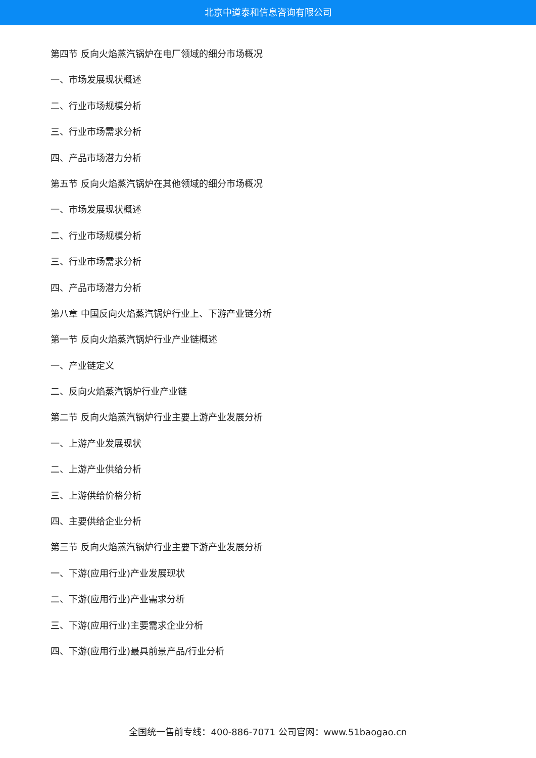北京中道泰和信息咨询有限公司
第四节 反向火焰蒸汽锅炉在电厂领域的细分市场概况
一、市场发展现状概述
二、行业市场规模分析
三、行业市场需求分析
四、产品市场潜力分析
第五节 反向火焰蒸汽锅炉在其他领域的细分市场概况
一、市场发展现状概述
二、行业市场规模分析
三、行业市场需求分析
四、产品市场潜力分析
第八章 中国反向火焰蒸汽锅炉行业上、下游产业链分析
第一节 反向火焰蒸汽锅炉行业产业链概述
一、产业链定义
二、反向火焰蒸汽锅炉行业产业链
第二节 反向火焰蒸汽锅炉行业主要上游产业发展分析
一、上游产业发展现状
二、上游产业供给分析
三、上游供给价格分析
四、主要供给企业分析
第三节 反向火焰蒸汽锅炉行业主要下游产业发展分析
一、下游(应用行业)产业发展现状
二、下游(应用行业)产业需求分析
三、下游(应用行业)主要需求企业分析
四、下游(应用行业)最具前景产品/行业分析
全国统一售前专线：400-886-7071 公司官网：www.51baogao.cn